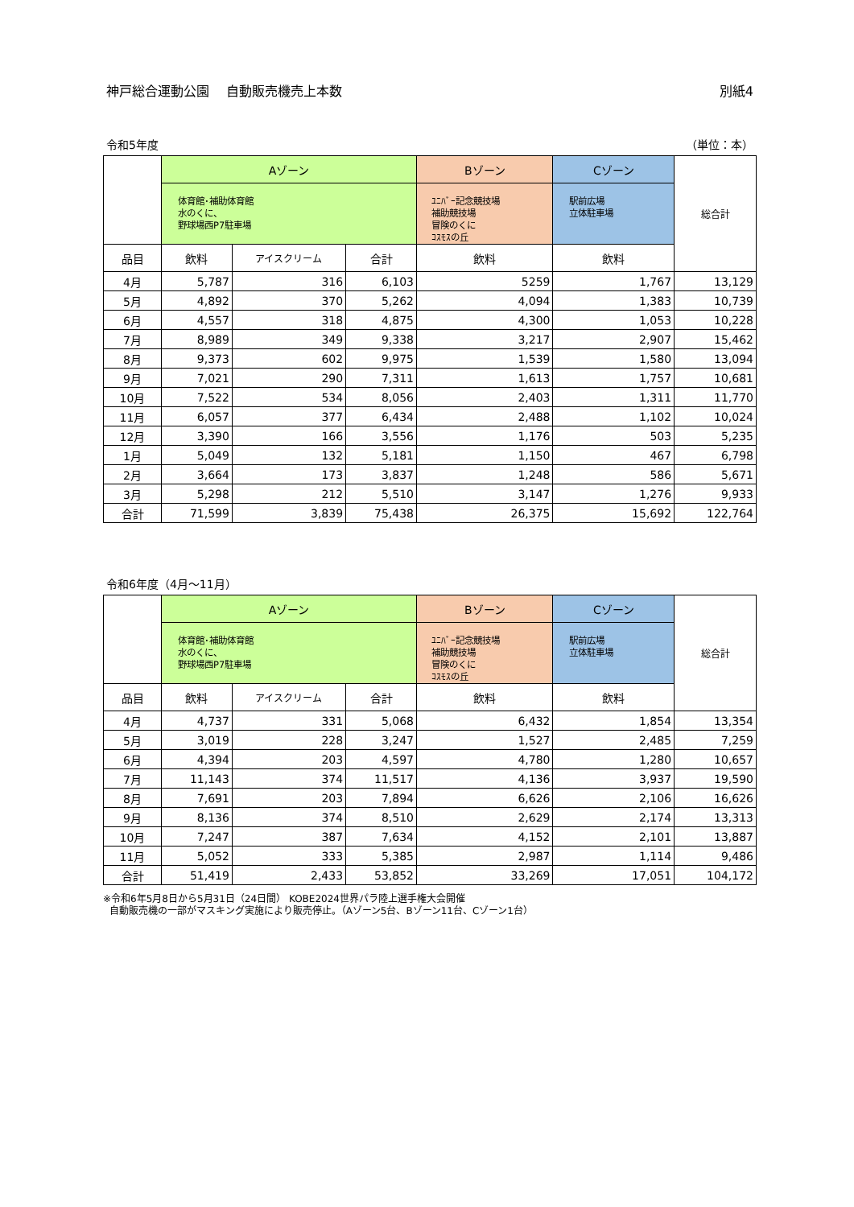神戸総合運動公園　 自動販売機売上本数 別紙4
令和5年度 （単位：本）
| | Aゾーン | | | Bゾーン | Cゾーン | 総合計 |
| --- | --- | --- | --- | --- | --- | --- |
| | 体育館･補助体育館 水のくに、 野球場西P7駐車場 | | | ﾕﾆﾊﾞｰ記念競技場 補助競技場 冒険のくに ｺｽﾓｽの丘 | 駅前広場 立体駐車場 | |
| 品目 | 飲料 | アイスクリーム | 合計 | 飲料 | 飲料 | |
| 4月 | 5,787 | 316 | 6,103 | 5259 | 1,767 | 13,129 |
| 5月 | 4,892 | 370 | 5,262 | 4,094 | 1,383 | 10,739 |
| 6月 | 4,557 | 318 | 4,875 | 4,300 | 1,053 | 10,228 |
| 7月 | 8,989 | 349 | 9,338 | 3,217 | 2,907 | 15,462 |
| 8月 | 9,373 | 602 | 9,975 | 1,539 | 1,580 | 13,094 |
| 9月 | 7,021 | 290 | 7,311 | 1,613 | 1,757 | 10,681 |
| 10月 | 7,522 | 534 | 8,056 | 2,403 | 1,311 | 11,770 |
| 11月 | 6,057 | 377 | 6,434 | 2,488 | 1,102 | 10,024 |
| 12月 | 3,390 | 166 | 3,556 | 1,176 | 503 | 5,235 |
| 1月 | 5,049 | 132 | 5,181 | 1,150 | 467 | 6,798 |
| 2月 | 3,664 | 173 | 3,837 | 1,248 | 586 | 5,671 |
| 3月 | 5,298 | 212 | 5,510 | 3,147 | 1,276 | 9,933 |
| 合計 | 71,599 | 3,839 | 75,438 | 26,375 | 15,692 | 122,764 |
令和6年度（4月～11月）
| | Aゾーン | | | Bゾーン | Cゾーン | 総合計 |
| --- | --- | --- | --- | --- | --- | --- |
| | 体育館･補助体育館 水のくに、 野球場西P7駐車場 | | | ﾕﾆﾊﾞｰ記念競技場 補助競技場 冒険のくに ｺｽﾓｽの丘 | 駅前広場 立体駐車場 | |
| 品目 | 飲料 | アイスクリーム | 合計 | 飲料 | 飲料 | |
| 4月 | 4,737 | 331 | 5,068 | 6,432 | 1,854 | 13,354 |
| 5月 | 3,019 | 228 | 3,247 | 1,527 | 2,485 | 7,259 |
| 6月 | 4,394 | 203 | 4,597 | 4,780 | 1,280 | 10,657 |
| 7月 | 11,143 | 374 | 11,517 | 4,136 | 3,937 | 19,590 |
| 8月 | 7,691 | 203 | 7,894 | 6,626 | 2,106 | 16,626 |
| 9月 | 8,136 | 374 | 8,510 | 2,629 | 2,174 | 13,313 |
| 10月 | 7,247 | 387 | 7,634 | 4,152 | 2,101 | 13,887 |
| 11月 | 5,052 | 333 | 5,385 | 2,987 | 1,114 | 9,486 |
| 合計 | 51,419 | 2,433 | 53,852 | 33,269 | 17,051 | 104,172 |
※令和6年5月8日から5月31日（24日間） KOBE2024世界パラ陸上選手権大会開催
自動販売機の一部がマスキング実施により販売停止。（Aゾーン5台、Bゾーン11台、Cゾーン1台）